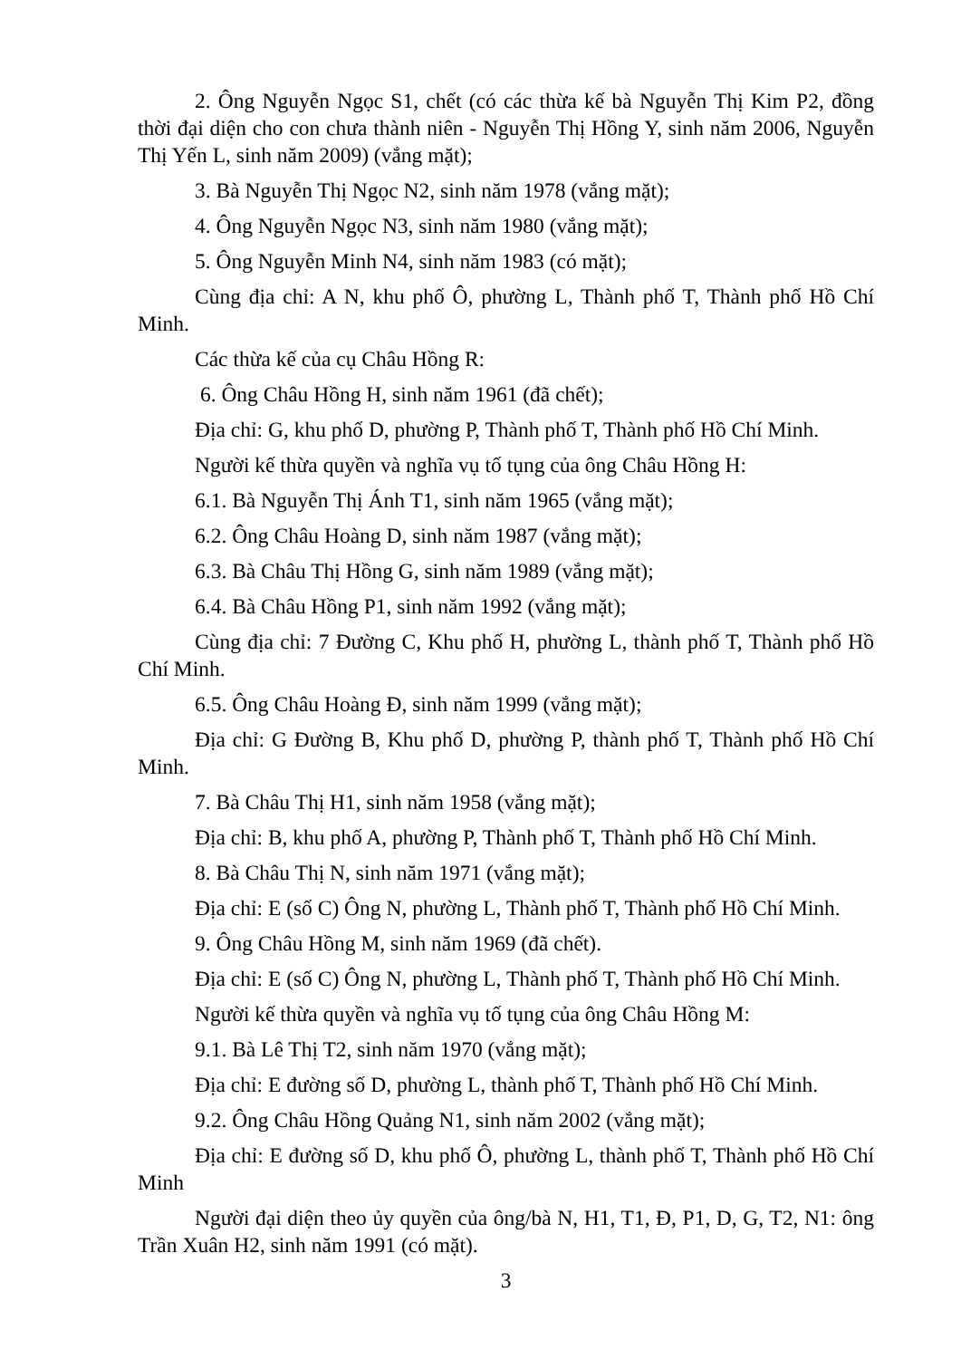2. Ông Nguyễn Ngọc S1, chết (có các thừa kế bà Nguyễn Thị Kim P2, đồng thời đại diện cho con chưa thành niên - Nguyễn Thị Hồng Y, sinh năm 2006, Nguyễn Thị Yến L, sinh năm 2009) (vắng mặt);
3. Bà Nguyễn Thị Ngọc N2, sinh năm 1978 (vắng mặt);
4. Ông Nguyễn Ngọc N3, sinh năm 1980 (vắng mặt);
5. Ông Nguyễn Minh N4, sinh năm 1983 (có mặt);
Cùng địa chỉ: A N, khu phố Ô, phường L, Thành phố T, Thành phố Hồ Chí Minh.
Các thừa kế của cụ Châu Hồng R:
6. Ông Châu Hồng H, sinh năm 1961 (đã chết);
Địa chỉ: G, khu phố D, phường P, Thành phố T, Thành phố Hồ Chí Minh.
Người kế thừa quyền và nghĩa vụ tố tụng của ông Châu Hồng H:
6.1. Bà Nguyễn Thị Ánh T1, sinh năm 1965 (vắng mặt);
6.2. Ông Châu Hoàng D, sinh năm 1987 (vắng mặt);
6.3. Bà Châu Thị Hồng G, sinh năm 1989 (vắng mặt);
6.4. Bà Châu Hồng P1, sinh năm 1992 (vắng mặt);
Cùng địa chỉ: 7 Đường C, Khu phố H, phường L, thành phố T, Thành phố Hồ Chí Minh.
6.5. Ông Châu Hoàng Đ, sinh năm 1999 (vắng mặt);
Địa chỉ: G Đường B, Khu phố D, phường P, thành phố T, Thành phố Hồ Chí Minh.
7. Bà Châu Thị H1, sinh năm 1958 (vắng mặt);
Địa chỉ: B, khu phố A, phường P, Thành phố T, Thành phố Hồ Chí Minh.
8. Bà Châu Thị N, sinh năm 1971 (vắng mặt);
Địa chỉ: E (số C) Ông N, phường L, Thành phố T, Thành phố Hồ Chí Minh.
9. Ông Châu Hồng M, sinh năm 1969 (đã chết).
Địa chỉ: E (số C) Ông N, phường L, Thành phố T, Thành phố Hồ Chí Minh.
Người kế thừa quyền và nghĩa vụ tố tụng của ông Châu Hồng M:
9.1. Bà Lê Thị T2, sinh năm 1970 (vắng mặt);
Địa chỉ: E đường số D, phường L, thành phố T, Thành phố Hồ Chí Minh.
9.2. Ông Châu Hồng Quảng N1, sinh năm 2002 (vắng mặt);
Địa chỉ: E đường số D, khu phố Ô, phường L, thành phố T, Thành phố Hồ Chí Minh
Người đại diện theo ủy quyền của ông/bà N, H1, T1, Đ, P1, D, G, T2, N1: ông Trần Xuân H2, sinh năm 1991 (có mặt).
3